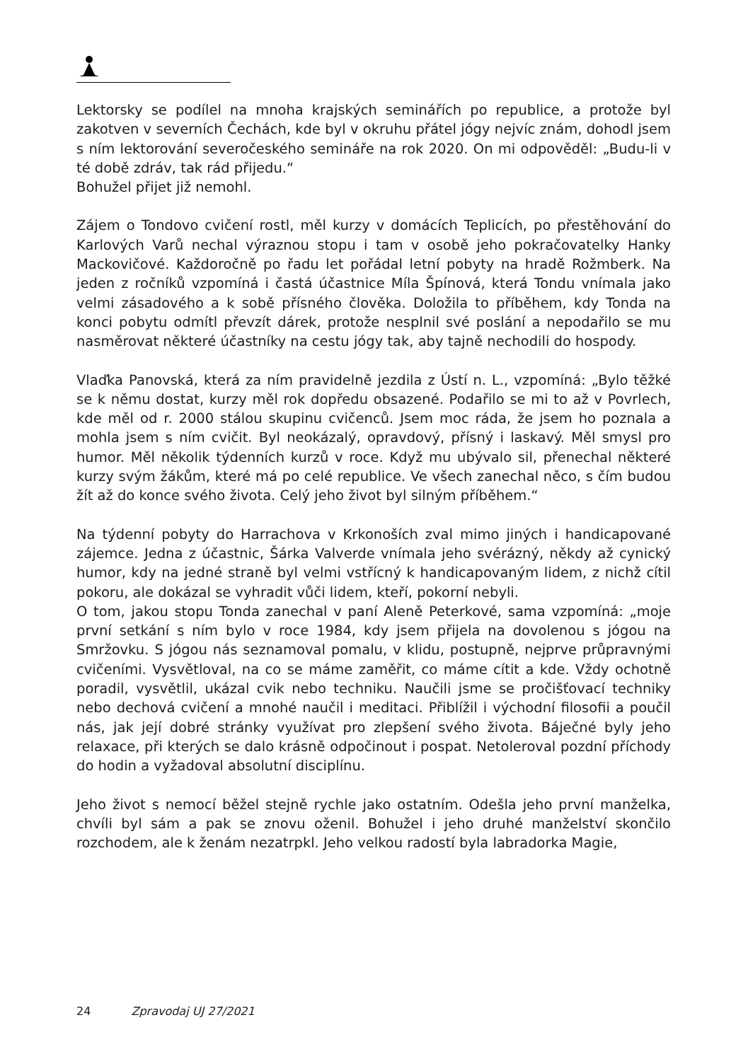Lektorsky se podílel na mnoha krajských seminářích po republice, a protože byl zakotven v severních Čechách, kde byl v okruhu přátel jógy nejvíc znám, dohodl jsem s ním lektorování severočeského semináře na rok 2020. On mi odpověděl: „Budu-li v té době zdráv, tak rád přijedu.“
Bohužel přijet již nemohl.
Zájem o Tondovo cvičení rostl, měl kurzy v domácích Teplicích, po přestěhování do Karlových Varů nechal výraznou stopu i tam v osobě jeho pokračovatelky Hanky Mackovičové. Každoročně po řadu let pořádal letní pobyty na hradě Rožmberk. Na jeden z ročníků vzpomíná i častá účastnice Míla Špínová, která Tondu vnímala jako velmi zásadového a k sobě přísného člověka. Doložila to příběhem, kdy Tonda na konci pobytu odmítl převzít dárek, protože nesplnil své poslání a nepodařilo se mu nasměrovat některé účastníky na cestu jógy tak, aby tajně nechodili do hospody.
Vlaďka Panovská, která za ním pravidelně jezdila z Ústí n. L., vzpomíná: „Bylo těžké se k němu dostat, kurzy měl rok dopředu obsazené. Podařilo se mi to až v Povrlech, kde měl od r. 2000 stálou skupinu cvičenců. Jsem moc ráda, že jsem ho poznala a mohla jsem s ním cvičit. Byl neokázalý, opravdový, přísný i laskavý. Měl smysl pro humor. Měl několik týdenních kurzů v roce. Když mu ubývalo sil, přenechal některé kurzy svým žákům, které má po celé republice. Ve všech zanechal něco, s čím budou žít až do konce svého života. Celý jeho život byl silným příběhem.“
Na týdenní pobyty do Harrachova v Krkonoších zval mimo jiných i handicapované zájemce. Jedna z účastnic, Šárka Valverde vnímala jeho svérázný, někdy až cynický humor, kdy na jedné straně byl velmi vstřícný k handicapovaným lidem, z nichž cítil pokoru, ale dokázal se vyhradit vůči lidem, kteří, pokorní nebyli.
O tom, jakou stopu Tonda zanechal v paní Aleně Peterkové, sama vzpomíná: „moje první setkání s ním bylo v roce 1984, kdy jsem přijela na dovolenou s jógou na Smržovku. S jógou nás seznamoval pomalu, v klidu, postupně, nejprve průpravnými cvičeními. Vysvětloval, na co se máme zaměřit, co máme cítit a kde. Vždy ochotně poradil, vysvětlil, ukázal cvik nebo techniku. Naučili jsme se pročišťovací techniky nebo dechová cvičení a mnohé naučil i meditaci. Přiblížil i východní filosofii a poučil nás, jak její dobré stránky využívat pro zlepšení svého života. Báječné byly jeho relaxace, při kterých se dalo krásně odpočinout i pospat. Netoleroval pozdní příchody do hodin a vyžadoval absolutní disciplínu.
Jeho život s nemocí běžel stejně rychle jako ostatním. Odešla jeho první manželka, chvíli byl sám a pak se znovu oženil. Bohužel i jeho druhé manželství skončilo rozchodem, ale k ženám nezatrpkl. Jeho velkou radostí byla labradorka Magie,
24 Zpravodaj UJ 27/2021